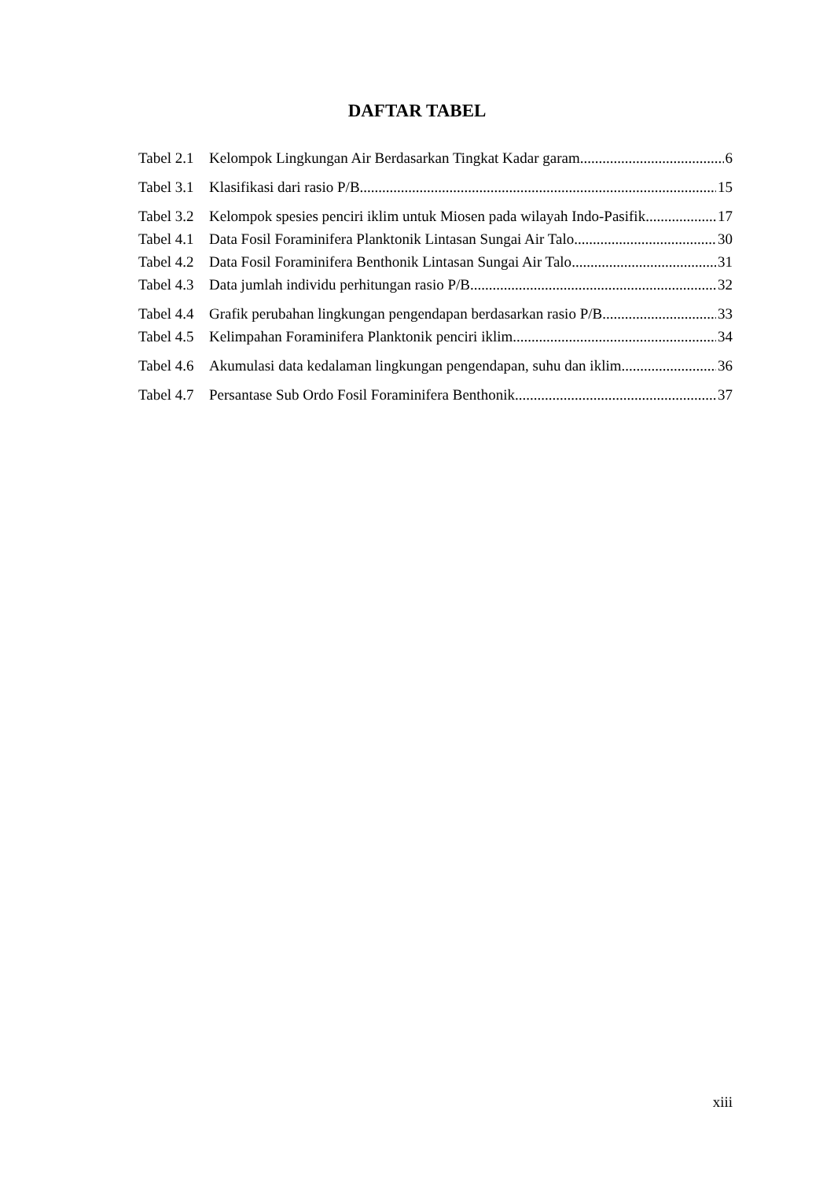DAFTAR TABEL
Tabel 2.1 Kelompok Lingkungan Air Berdasarkan Tingkat Kadar garam 6
Tabel 3.1 Klasifikasi dari rasio P/B 15
Tabel 3.2 Kelompok spesies penciri iklim untuk Miosen pada wilayah Indo-Pasifik 17
Tabel 4.1 Data Fosil Foraminifera Planktonik Lintasan Sungai Air Talo 30
Tabel 4.2 Data Fosil Foraminifera Benthonik Lintasan Sungai Air Talo 31
Tabel 4.3 Data jumlah individu perhitungan rasio P/B 32
Tabel 4.4 Grafik perubahan lingkungan pengendapan berdasarkan rasio P/B 33
Tabel 4.5 Kelimpahan Foraminifera Planktonik penciri iklim 34
Tabel 4.6 Akumulasi data kedalaman lingkungan pengendapan, suhu dan iklim 36
Tabel 4.7 Persantase Sub Ordo Fosil Foraminifera Benthonik 37
xiii